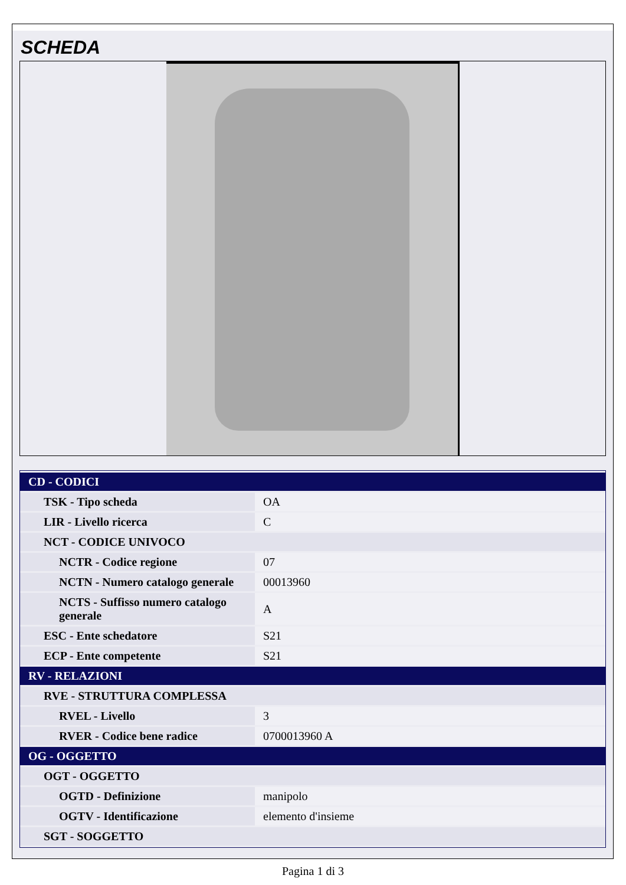SCHEDA
| CD - CODICI | |
| TSK - Tipo scheda | OA |
| LIR - Livello ricerca | C |
| NCT - CODICE UNIVOCO | |
| NCTR - Codice regione | 07 |
| NCTN - Numero catalogo generale | 00013960 |
| NCTS - Suffisso numero catalogo generale | A |
| ESC - Ente schedatore | S21 |
| ECP - Ente competente | S21 |
| RV - RELAZIONI | |
| RVE - STRUTTURA COMPLESSA | |
| RVEL - Livello | 3 |
| RVER - Codice bene radice | 0700013960 A |
| OG - OGGETTO | |
| OGT - OGGETTO | |
| OGTD - Definizione | manipolo |
| OGTV - Identificazione | elemento d'insieme |
| SGT - SOGGETTO | |
Pagina 1 di 3